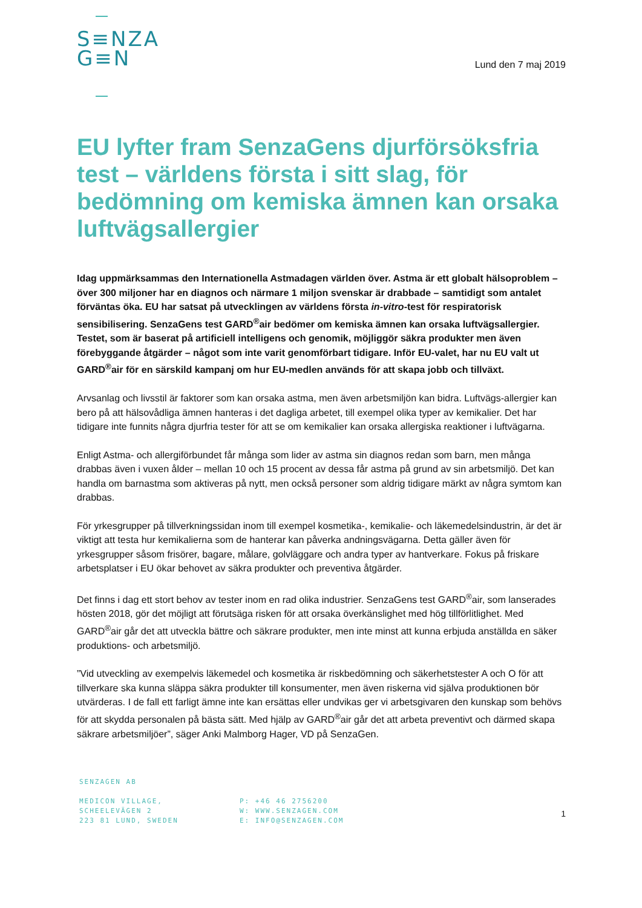S≡NZA
G≡N
Lund den 7 maj 2019
EU lyfter fram SenzaGens djurförsöksfria test – världens första i sitt slag, för bedömning om kemiska ämnen kan orsaka luftvägsallergier
Idag uppmärksammas den Internationella Astmadagen världen över. Astma är ett globalt hälsoproblem – över 300 miljoner har en diagnos och närmare 1 miljon svenskar är drabbade – samtidigt som antalet förväntas öka. EU har satsat på utvecklingen av världens första in-vitro-test för respiratorisk sensibilisering. SenzaGens test GARD<sup>®</sup>air bedömer om kemiska ämnen kan orsaka luftvägsallergier. Testet, som är baserat på artificiell intelligens och genomik, möjliggör säkra produkter men även förebyggande åtgärder – något som inte varit genomförbart tidigare. Inför EU-valet, har nu EU valt ut GARD<sup>®</sup>air för en särskild kampanj om hur EU-medlen används för att skapa jobb och tillväxt.
Arvsanlag och livsstil är faktorer som kan orsaka astma, men även arbetsmiljön kan bidra. Luftvägs-allergier kan bero på att hälsovådliga ämnen hanteras i det dagliga arbetet, till exempel olika typer av kemikalier. Det har tidigare inte funnits några djurfria tester för att se om kemikalier kan orsaka allergiska reaktioner i luftvägarna.
Enligt Astma- och allergiförbundet får många som lider av astma sin diagnos redan som barn, men många drabbas även i vuxen ålder – mellan 10 och 15 procent av dessa får astma på grund av sin arbetsmiljö. Det kan handla om barnastma som aktiveras på nytt, men också personer som aldrig tidigare märkt av några symtom kan drabbas.
För yrkesgrupper på tillverkningssidan inom till exempel kosmetika-, kemikalie- och läkemedelsindustrin, är det är viktigt att testa hur kemikalierna som de hanterar kan påverka andningsvägarna. Detta gäller även för yrkesgrupper såsom frisörer, bagare, målare, golvläggare och andra typer av hantverkare. Fokus på friskare arbetsplatser i EU ökar behovet av säkra produkter och preventiva åtgärder.
Det finns i dag ett stort behov av tester inom en rad olika industrier. SenzaGens test GARD<sup>®</sup>air, som lanserades hösten 2018, gör det möjligt att förutsäga risken för att orsaka överkänslighet med hög tillförlitlighet. Med GARD<sup>®</sup>air går det att utveckla bättre och säkrare produkter, men inte minst att kunna erbjuda anställda en säker produktions- och arbetsmiljö.
”Vid utveckling av exempelvis läkemedel och kosmetika är riskbedömning och säkerhetstester A och O för att tillverkare ska kunna släppa säkra produkter till konsumenter, men även riskerna vid själva produktionen bör utvärderas. I de fall ett farligt ämne inte kan ersättas eller undvikas ger vi arbetsgivaren den kunskap som behövs för att skydda personalen på bästa sätt. Med hjälp av GARD<sup>®</sup>air går det att arbeta preventivt och därmed skapa säkrare arbetsmiljöer”, säger Anki Malmborg Hager, VD på SenzaGen.
SENZAGEN AB
MEDICON VILLAGE,
SCHEELEVÄGEN 2
223 81 LUND, SWEDEN
P: +46 46 2756200
W: WWW.SENZAGEN.COM
E: INFO@SENZAGEN.COM
1